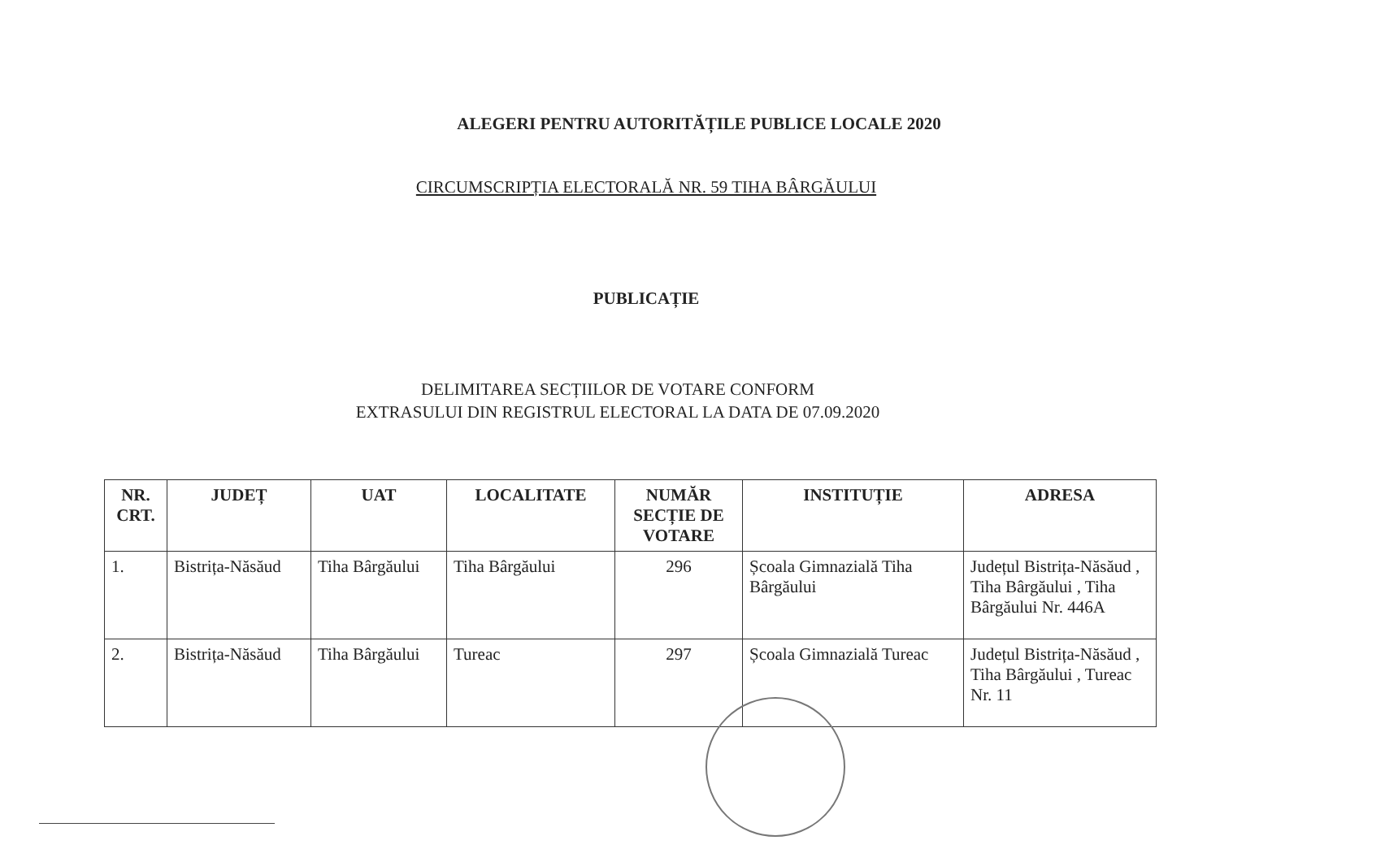ALEGERI PENTRU AUTORITĂȚILE PUBLICE LOCALE 2020
CIRCUMSCRIPȚIA ELECTORALĂ NR. 59 TIHA BÂRGĂULUI
PUBLICAȚIE
DELIMITAREA SECȚIILOR DE VOTARE CONFORM
EXTRASULUI DIN REGISTRUL ELECTORAL LA DATA DE 07.09.2020
| NR. CRT. | JUDEȚ | UAT | LOCALITATE | NUMĂR SECȚIE DE VOTARE | INSTITUȚIE | ADRESA |
| --- | --- | --- | --- | --- | --- | --- |
| 1. | Bistrița-Năsăud | Tiha Bârgăului | Tiha Bârgăului | 296 | Școala Gimnazială Tiha Bârgăului | Județul Bistrița-Năsăud , Tiha Bârgăului , Tiha Bârgăului Nr. 446A |
| 2. | Bistrița-Năsăud | Tiha Bârgăului | Tureac | 297 | Școala Gimnazială Tureac | Județul Bistrița-Năsăud , Tiha Bârgăului , Tureac Nr. 11 |